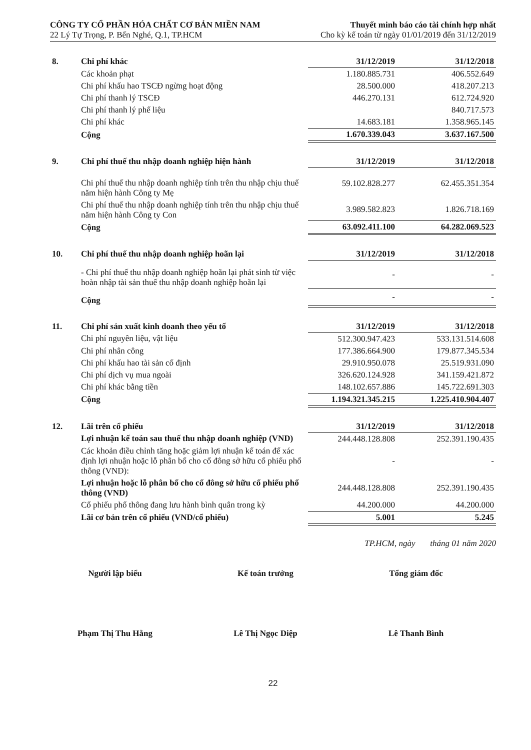CÔNG TY CỔ PHẦN HÓA CHẤT CƠ BẢN MIỀN NAM
22 Lý Tự Trọng, P. Bến Nghé, Q.1, TP.HCM
Thuyết minh báo cáo tài chính hợp nhất
Cho kỳ kế toán từ ngày 01/01/2019 đến 31/12/2019
| 8. | Chi phí khác | 31/12/2019 | 31/12/2018 |
| --- | --- | --- | --- |
| | Các khoản phạt | 1.180.885.731 | 406.552.649 |
| | Chi phí khấu hao TSCĐ ngừng hoạt động | 28.500.000 | 418.207.213 |
| | Chi phí thanh lý TSCĐ | 446.270.131 | 612.724.920 |
| | Chi phí thanh lý phế liệu | | 840.717.573 |
| | Chi phí khác | 14.683.181 | 1.358.965.145 |
| | Cộng | 1.670.339.043 | 3.637.167.500 |
| 9. | Chi phí thuế thu nhập doanh nghiệp hiện hành | 31/12/2019 | 31/12/2018 |
| --- | --- | --- | --- |
| | Chi phí thuế thu nhập doanh nghiệp tính trên thu nhập chịu thuế năm hiện hành Công ty Mẹ | 59.102.828.277 | 62.455.351.354 |
| | Chi phí thuế thu nhập doanh nghiệp tính trên thu nhập chịu thuế năm hiện hành Công ty Con | 3.989.582.823 | 1.826.718.169 |
| | Cộng | 63.092.411.100 | 64.282.069.523 |
| 10. | Chi phí thuế thu nhập doanh nghiệp hoãn lại | 31/12/2019 | 31/12/2018 |
| --- | --- | --- | --- |
| | - Chi phí thuế thu nhập doanh nghiệp hoãn lại phát sinh từ việc hoàn nhập tài sản thuế thu nhập doanh nghiệp hoãn lại | - | - |
| | Cộng | - | - |
| 11. | Chi phí sản xuất kinh doanh theo yếu tố | 31/12/2019 | 31/12/2018 |
| --- | --- | --- | --- |
| | Chi phí nguyên liệu, vật liệu | 512.300.947.423 | 533.131.514.608 |
| | Chi phí nhân công | 177.386.664.900 | 179.877.345.534 |
| | Chi phí khấu hao tài sản cố định | 29.910.950.078 | 25.519.931.090 |
| | Chi phí dịch vụ mua ngoài | 326.620.124.928 | 341.159.421.872 |
| | Chi phí khác bằng tiền | 148.102.657.886 | 145.722.691.303 |
| | Cộng | 1.194.321.345.215 | 1.225.410.904.407 |
| 12. | Lãi trên cổ phiếu | 31/12/2019 | 31/12/2018 |
| --- | --- | --- | --- |
| | Lợi nhuận kế toán sau thuế thu nhập doanh nghiệp (VND) | 244.448.128.808 | 252.391.190.435 |
| | Các khoản điều chỉnh tăng hoặc giảm lợi nhuận kế toán để xác định lợi nhuận hoặc lỗ phân bổ cho cổ đông sở hữu cổ phiếu phổ thông (VND): | - | - |
| | Lợi nhuận hoặc lỗ phân bổ cho cổ đông sở hữu cổ phiếu phổ thông (VND) | 244.448.128.808 | 252.391.190.435 |
| | Cổ phiếu phổ thông đang lưu hành bình quân trong kỳ | 44.200.000 | 44.200.000 |
| | Lãi cơ bản trên cổ phiếu (VND/cổ phiếu) | 5.001 | 5.245 |
TP.HCM, ngày tháng 01 năm 2020
Người lập biểu
Phạm Thị Thu Hằng
Kế toán trưởng
Lê Thị Ngọc Diệp
Tổng giám đốc
Lê Thanh Bình
22